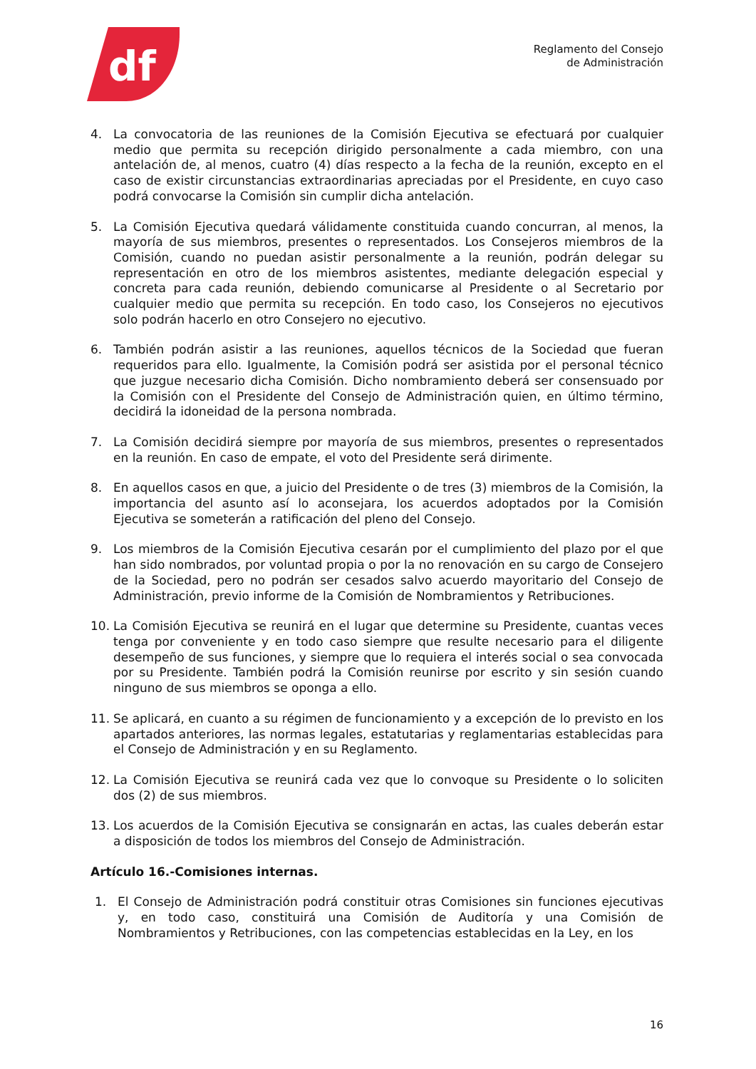df
Reglamento del Consejo
de Administración
4. La convocatoria de las reuniones de la Comisión Ejecutiva se efectuará por cualquier medio que permita su recepción dirigido personalmente a cada miembro, con una antelación de, al menos, cuatro (4) días respecto a la fecha de la reunión, excepto en el caso de existir circunstancias extraordinarias apreciadas por el Presidente, en cuyo caso podrá convocarse la Comisión sin cumplir dicha antelación.
5. La Comisión Ejecutiva quedará válidamente constituida cuando concurran, al menos, la mayoría de sus miembros, presentes o representados. Los Consejeros miembros de la Comisión, cuando no puedan asistir personalmente a la reunión, podrán delegar su representación en otro de los miembros asistentes, mediante delegación especial y concreta para cada reunión, debiendo comunicarse al Presidente o al Secretario por cualquier medio que permita su recepción. En todo caso, los Consejeros no ejecutivos solo podrán hacerlo en otro Consejero no ejecutivo.
6. También podrán asistir a las reuniones, aquellos técnicos de la Sociedad que fueran requeridos para ello. Igualmente, la Comisión podrá ser asistida por el personal técnico que juzgue necesario dicha Comisión. Dicho nombramiento deberá ser consensuado por la Comisión con el Presidente del Consejo de Administración quien, en último término, decidirá la idoneidad de la persona nombrada.
7. La Comisión decidirá siempre por mayoría de sus miembros, presentes o representados en la reunión. En caso de empate, el voto del Presidente será dirimente.
8. En aquellos casos en que, a juicio del Presidente o de tres (3) miembros de la Comisión, la importancia del asunto así lo aconsejara, los acuerdos adoptados por la Comisión Ejecutiva se someterán a ratificación del pleno del Consejo.
9. Los miembros de la Comisión Ejecutiva cesarán por el cumplimiento del plazo por el que han sido nombrados, por voluntad propia o por la no renovación en su cargo de Consejero de la Sociedad, pero no podrán ser cesados salvo acuerdo mayoritario del Consejo de Administración, previo informe de la Comisión de Nombramientos y Retribuciones.
10. La Comisión Ejecutiva se reunirá en el lugar que determine su Presidente, cuantas veces tenga por conveniente y en todo caso siempre que resulte necesario para el diligente desempeño de sus funciones, y siempre que lo requiera el interés social o sea convocada por su Presidente. También podrá la Comisión reunirse por escrito y sin sesión cuando ninguno de sus miembros se oponga a ello.
11. Se aplicará, en cuanto a su régimen de funcionamiento y a excepción de lo previsto en los apartados anteriores, las normas legales, estatutarias y reglamentarias establecidas para el Consejo de Administración y en su Reglamento.
12. La Comisión Ejecutiva se reunirá cada vez que lo convoque su Presidente o lo soliciten dos (2) de sus miembros.
13. Los acuerdos de la Comisión Ejecutiva se consignarán en actas, las cuales deberán estar a disposición de todos los miembros del Consejo de Administración.
Artículo 16.-Comisiones internas.
1. El Consejo de Administración podrá constituir otras Comisiones sin funciones ejecutivas y, en todo caso, constituirá una Comisión de Auditoría y una Comisión de Nombramientos y Retribuciones, con las competencias establecidas en la Ley, en los
16